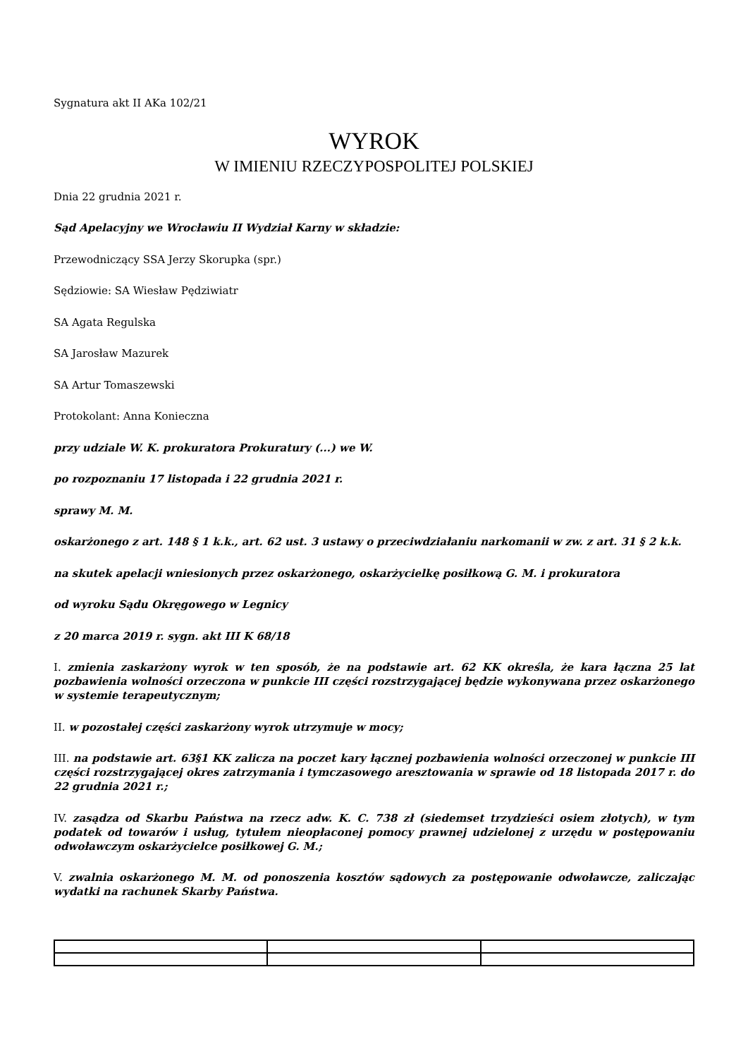Sygnatura akt II AKa 102/21
WYROK
W IMIENIU RZECZYPOSPOLITEJ POLSKIEJ
Dnia 22 grudnia 2021 r.
Sąd Apelacyjny we Wrocławiu II Wydział Karny w składzie:
Przewodniczący SSA Jerzy Skorupka (spr.)
Sędziowie: SA Wiesław Pędziwiatr
SA Agata Regulska
SA Jarosław Mazurek
SA Artur Tomaszewski
Protokolant: Anna Konieczna
przy udziale W. K. prokuratora Prokuratury (...) we W.
po rozpoznaniu 17 listopada i 22 grudnia 2021 r.
sprawy M. M.
oskarżonego z art. 148 § 1 k.k., art. 62 ust. 3 ustawy o przeciwdziałaniu narkomanii w zw. z art. 31 § 2 k.k.
na skutek apelacji wniesionych przez oskarżonego, oskarżycielkę posiłkową G. M. i prokuratora
od wyroku Sądu Okręgowego w Legnicy
z 20 marca 2019 r. sygn. akt III K 68/18
I. zmienia zaskarżony wyrok w ten sposób, że na podstawie art. 62 KK określa, że kara łączna 25 lat pozbawienia wolności orzeczona w punkcie III części rozstrzygającej będzie wykonywana przez oskarżonego w systemie terapeutycznym;
II. w pozostałej części zaskarżony wyrok utrzymuje w mocy;
III. na podstawie art. 63§1 KK zalicza na poczet kary łącznej pozbawienia wolności orzeczonej w punkcie III części rozstrzygającej okres zatrzymania i tymczasowego aresztowania w sprawie od 18 listopada 2017 r. do 22 grudnia 2021 r.;
IV. zasądza od Skarbu Państwa na rzecz adw. K. C. 738 zł (siedemset trzydzieści osiem złotych), w tym podatek od towarów i usług, tytułem nieopłaconej pomocy prawnej udzielonej z urzędu w postępowaniu odwoławczym oskarżycielce posiłkowej G. M.;
V. zwalnia oskarżonego M. M. od ponoszenia kosztów sądowych za postępowanie odwoławcze, zaliczając wydatki na rachunek Skarby Państwa.